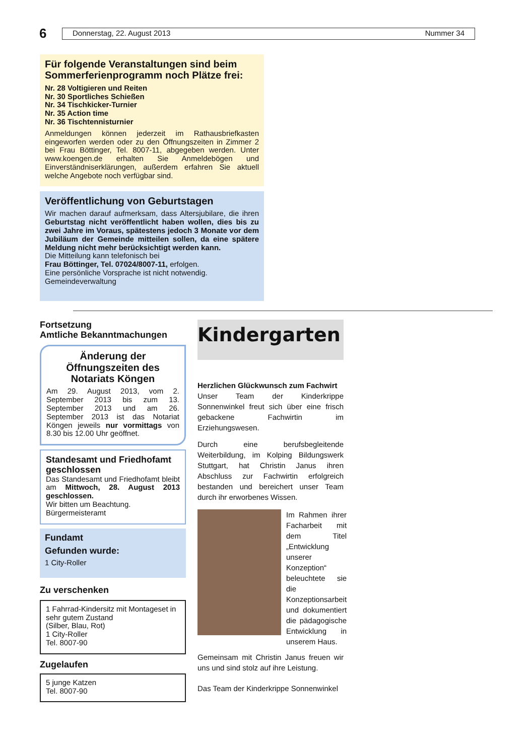6
Donnerstag, 22. August 2013 Nummer 34
Für folgende Veranstaltungen sind beim Sommerferienprogramm noch Plätze frei:
Nr. 28 Voltigieren und Reiten
Nr. 30 Sportliches Schießen
Nr. 34 Tischkicker-Turnier
Nr. 35 Action time
Nr. 36 Tischtennisturnier
Anmeldungen können jederzeit im Rathausbriefkasten eingeworfen werden oder zu den Öffnungszeiten in Zimmer 2 bei Frau Böttinger, Tel. 8007-11, abgegeben werden. Unter www.koengen.de erhalten Sie Anmeldebögen und Einverständniserklärungen, außerdem erfahren Sie aktuell welche Angebote noch verfügbar sind.
Veröffentlichung von Geburtstagen
Wir machen darauf aufmerksam, dass Altersjubilare, die ihren Geburtstag nicht veröffentlicht haben wollen, dies bis zu zwei Jahre im Voraus, spätestens jedoch 3 Monate vor dem Jubiläum der Gemeinde mitteilen sollen, da eine spätere Meldung nicht mehr berücksichtigt werden kann.
Die Mitteilung kann telefonisch bei
Frau Böttinger, Tel. 07024/8007-11, erfolgen.
Eine persönliche Vorsprache ist nicht notwendig.
Gemeindeverwaltung
Fortsetzung
Amtliche Bekanntmachungen
Änderung der Öffnungszeiten des Notariats Köngen
Am 29. August 2013, vom 2. September 2013 bis zum 13. September 2013 und am 26. September 2013 ist das Notariat Köngen jeweils nur vormittags von 8.30 bis 12.00 Uhr geöffnet.
Standesamt und Friedhofamt geschlossen
Das Standesamt und Friedhofamt bleibt am Mittwoch, 28. August 2013 geschlossen.
Wir bitten um Beachtung.
Bürgermeisteramt
Fundamt
Gefunden wurde:
1 City-Roller
Zu verschenken
1 Fahrrad-Kindersitz mit Montageset in sehr gutem Zustand
(Silber, Blau, Rot)
1 City-Roller
Tel. 8007-90
Zugelaufen
5 junge Katzen
Tel. 8007-90
Kindergarten
Herzlichen Glückwunsch zum Fachwirt
Unser Team der Kinderkrippe Sonnenwinkel freut sich über eine frisch gebackene Fachwirtin im Erziehungswesen.
Durch eine berufsbegleitende Weiterbildung, im Kolping Bildungswerk Stuttgart, hat Christin Janus ihren Abschluss zur Fachwirtin erfolgreich bestanden und bereichert unser Team durch ihr erworbenes Wissen.
Im Rahmen ihrer Facharbeit mit dem Titel „Entwicklung unserer Konzeption“ beleuchtete sie die Konzeptionsarbeit und dokumentiert die pädagogische Entwicklung in unserem Haus.
Gemeinsam mit Christin Janus freuen wir uns und sind stolz auf ihre Leistung.
Das Team der Kinderkrippe Sonnenwinkel